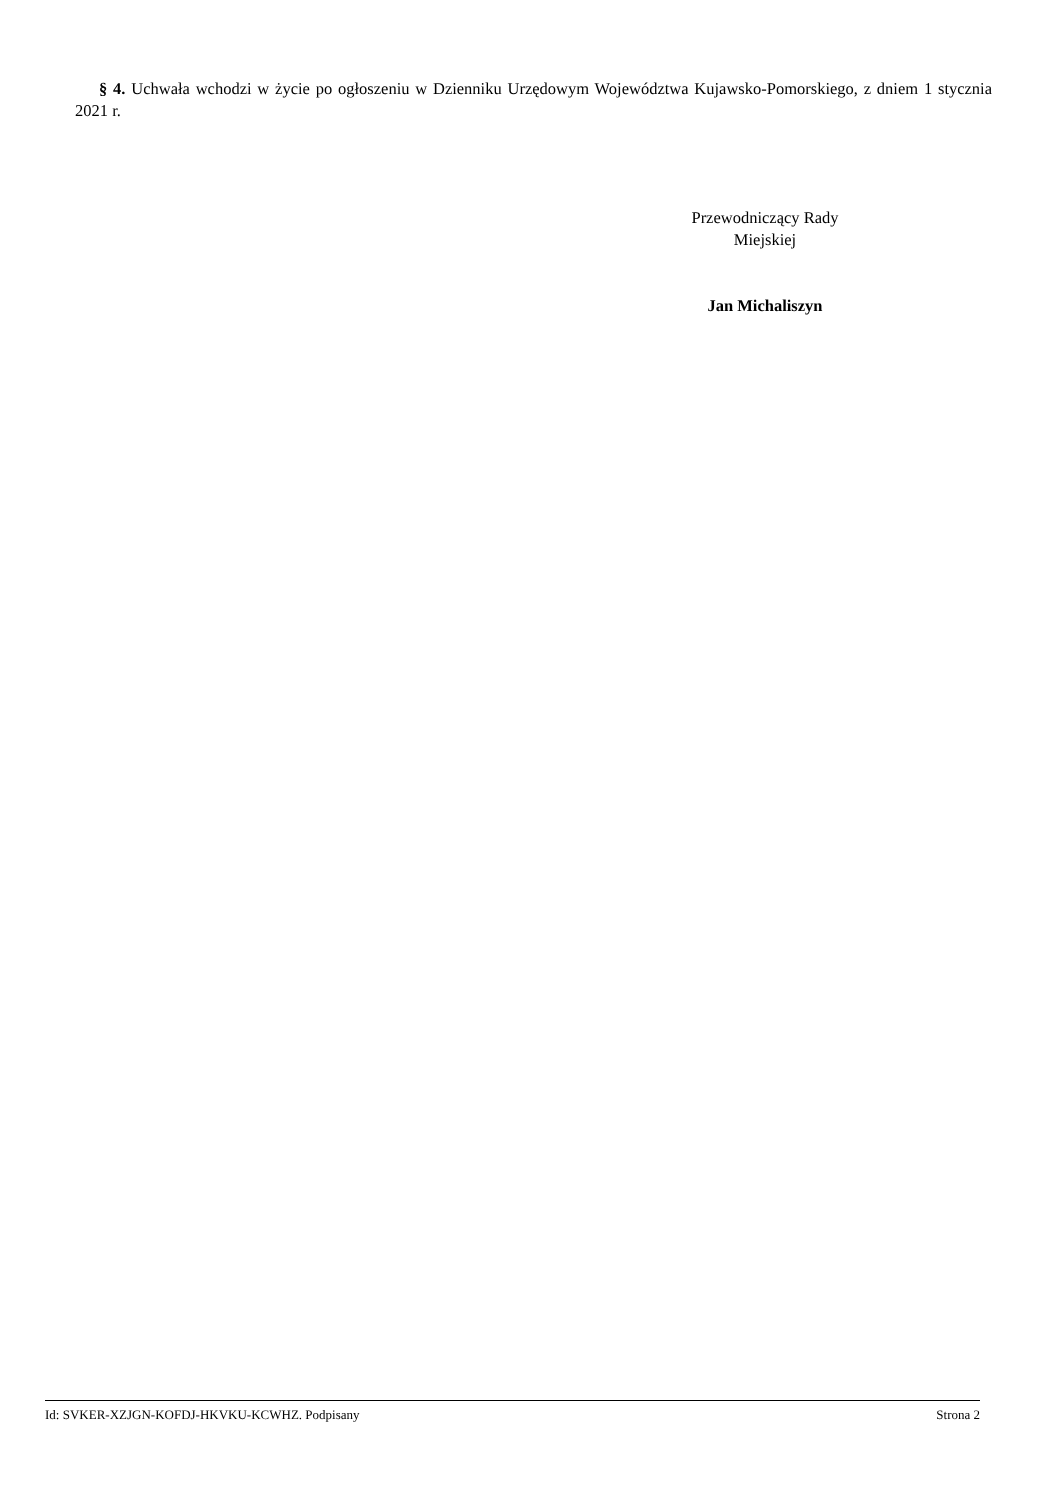§ 4. Uchwała wchodzi w życie po ogłoszeniu w Dzienniku Urzędowym Województwa Kujawsko-Pomorskiego, z dniem 1 stycznia 2021 r.
Przewodniczący Rady
Miejskiej
Jan Michaliszyn
Id: SVKER-XZJGN-KOFDJ-HKVKU-KCWHZ. Podpisany Strona 2